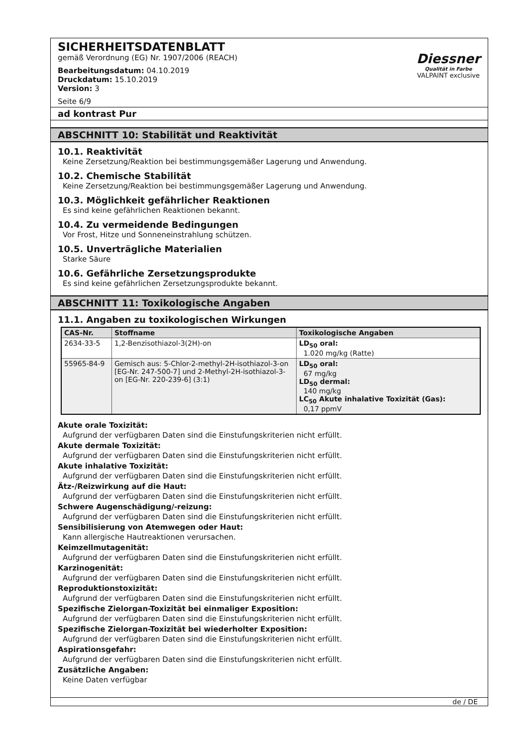SICHERHEITSDATENBLATT
gemäß Verordnung (EG) Nr. 1907/2006 (REACH)
Bearbeitungsdatum: 04.10.2019
Druckdatum: 15.10.2019
Version: 3
Seite 6/9
Diessner
Qualität in Farbe
VALPAINT exclusive
ad kontrast Pur
ABSCHNITT 10: Stabilität und Reaktivität
10.1. Reaktivität
Keine Zersetzung/Reaktion bei bestimmungsgemäßer Lagerung und Anwendung.
10.2. Chemische Stabilität
Keine Zersetzung/Reaktion bei bestimmungsgemäßer Lagerung und Anwendung.
10.3. Möglichkeit gefährlicher Reaktionen
Es sind keine gefährlichen Reaktionen bekannt.
10.4. Zu vermeidende Bedingungen
Vor Frost, Hitze und Sonneneinstrahlung schützen.
10.5. Unverträgliche Materialien
Starke Säure
10.6. Gefährliche Zersetzungsprodukte
Es sind keine gefährlichen Zersetzungsprodukte bekannt.
ABSCHNITT 11: Toxikologische Angaben
11.1. Angaben zu toxikologischen Wirkungen
| CAS-Nr. | Stoffname | Toxikologische Angaben |
| --- | --- | --- |
| 2634-33-5 | 1,2-Benzisothiazol-3(2H)-on | LD<sub>50</sub> oral: 1.020 mg/kg (Ratte) |
| 55965-84-9 | Gemisch aus: 5-Chlor-2-methyl-2H-isothiazol-3-on [EG-Nr. 247-500-7] und 2-Methyl-2H-isothiazol-3-on [EG-Nr. 220-239-6] (3:1) | LD<sub>50</sub> oral: 67 mg/kg LD<sub>50</sub> dermal: 140 mg/kg LC<sub>50</sub> Akute inhalative Toxizität (Gas): 0,17 ppmV |
Akute orale Toxizität:
Aufgrund der verfügbaren Daten sind die Einstufungskriterien nicht erfüllt.
Akute dermale Toxizität:
Aufgrund der verfügbaren Daten sind die Einstufungskriterien nicht erfüllt.
Akute inhalative Toxizität:
Aufgrund der verfügbaren Daten sind die Einstufungskriterien nicht erfüllt.
Ätz-/Reizwirkung auf die Haut:
Aufgrund der verfügbaren Daten sind die Einstufungskriterien nicht erfüllt.
Schwere Augenschädigung/-reizung:
Aufgrund der verfügbaren Daten sind die Einstufungskriterien nicht erfüllt.
Sensibilisierung von Atemwegen oder Haut:
Kann allergische Hautreaktionen verursachen.
Keimzellmutagenität:
Aufgrund der verfügbaren Daten sind die Einstufungskriterien nicht erfüllt.
Karzinogenität:
Aufgrund der verfügbaren Daten sind die Einstufungskriterien nicht erfüllt.
Reproduktionstoxizität:
Aufgrund der verfügbaren Daten sind die Einstufungskriterien nicht erfüllt.
Spezifische Zielorgan-Toxizität bei einmaliger Exposition:
Aufgrund der verfügbaren Daten sind die Einstufungskriterien nicht erfüllt.
Spezifische Zielorgan-Toxizität bei wiederholter Exposition:
Aufgrund der verfügbaren Daten sind die Einstufungskriterien nicht erfüllt.
Aspirationsgefahr:
Aufgrund der verfügbaren Daten sind die Einstufungskriterien nicht erfüllt.
Zusätzliche Angaben:
Keine Daten verfügbar
de / DE